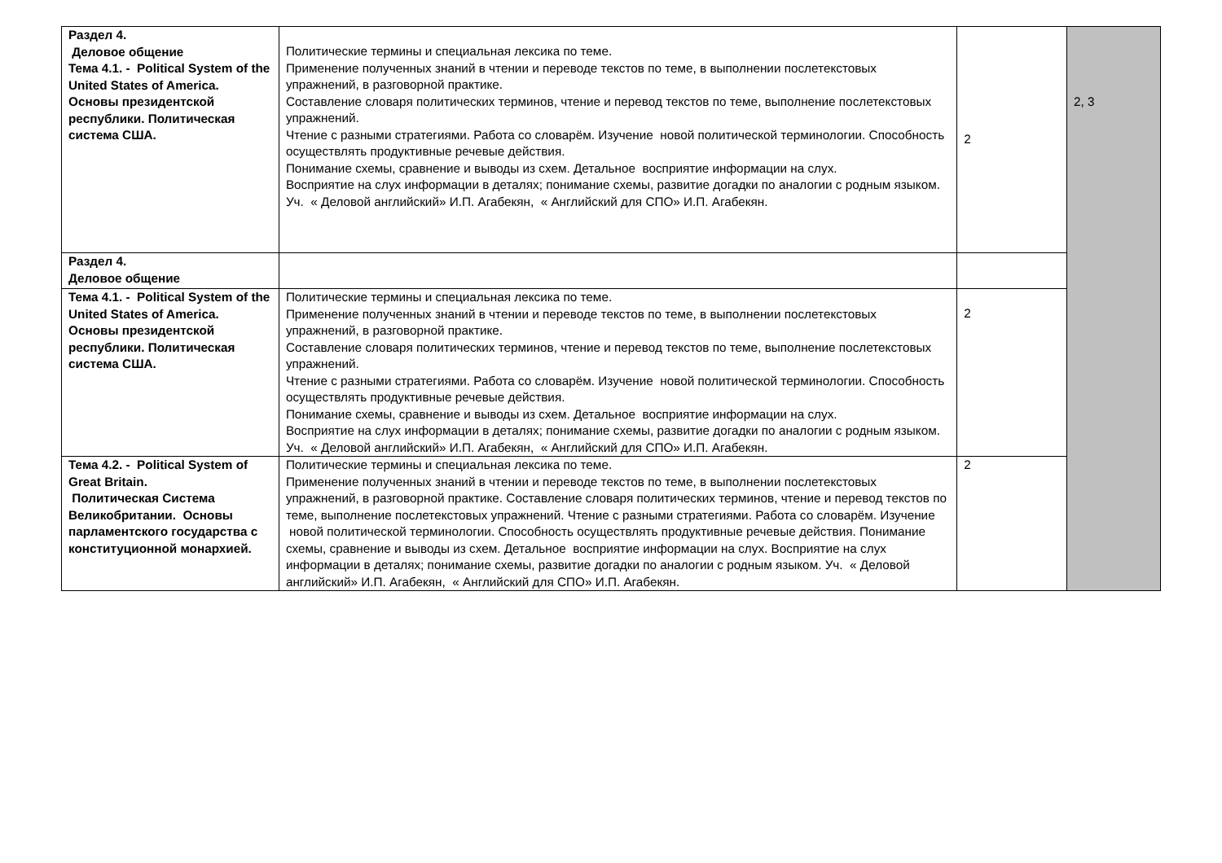| Раздел 4. Деловое общение Тема 4.1. - Political System of the United States of America. Основы президентской республики. Политическая система США. | Политические термины и специальная лексика по теме. Применение полученных знаний в чтении и переводе текстов по теме, в выполнении послетекстовых упражнений, в разговорной практике. Составление словаря политических терминов, чтение и перевод текстов по теме, выполнение послетекстовых упражнений. Чтение с разными стратегиями. Работа со словарём. Изучение новой политической терминологии. Способность осуществлять продуктивные речевые действия. Понимание схемы, сравнение и выводы из схем. Детальное восприятие информации на слух. Восприятие на слух информации в деталях; понимание схемы, развитие догадки по аналогии с родным языком. Уч. « Деловой английский» И.П. Агабекян, « Английский для СПО» И.П. Агабекян. | 2 | 2, 3 |
| Раздел 4. Деловое общение | | | |
| Тема 4.1. - Political System of the United States of America. Основы президентской республики. Политическая система США. | Политические термины и специальная лексика по теме. Применение полученных знаний в чтении и переводе текстов по теме, в выполнении послетекстовых упражнений, в разговорной практике. Составление словаря политических терминов, чтение и перевод текстов по теме, выполнение послетекстовых упражнений. Чтение с разными стратегиями. Работа со словарём. Изучение новой политической терминологии. Способность осуществлять продуктивные речевые действия. Понимание схемы, сравнение и выводы из схем. Детальное восприятие информации на слух. Восприятие на слух информации в деталях; понимание схемы, развитие догадки по аналогии с родным языком. Уч. « Деловой английский» И.П. Агабекян, « Английский для СПО» И.П. Агабекян. | 2 | |
| Тема 4.2. - Political System of Great Britain. Политическая Система Великобритании. Основы парламентского государства с конституционной монархией. | Политические термины и специальная лексика по теме. Применение полученных знаний в чтении и переводе текстов по теме, в выполнении послетекстовых упражнений, в разговорной практике. Составление словаря политических терминов, чтение и перевод текстов по теме, выполнение послетекстовых упражнений. Чтение с разными стратегиями. Работа со словарём. Изучение новой политической терминологии. Способность осуществлять продуктивные речевые действия. Понимание схемы, сравнение и выводы из схем. Детальное восприятие информации на слух. Восприятие на слух информации в деталях; понимание схемы, развитие догадки по аналогии с родным языком. Уч. « Деловой английский» И.П. Агабекян, « Английский для СПО» И.П. Агабекян. | 2 | |